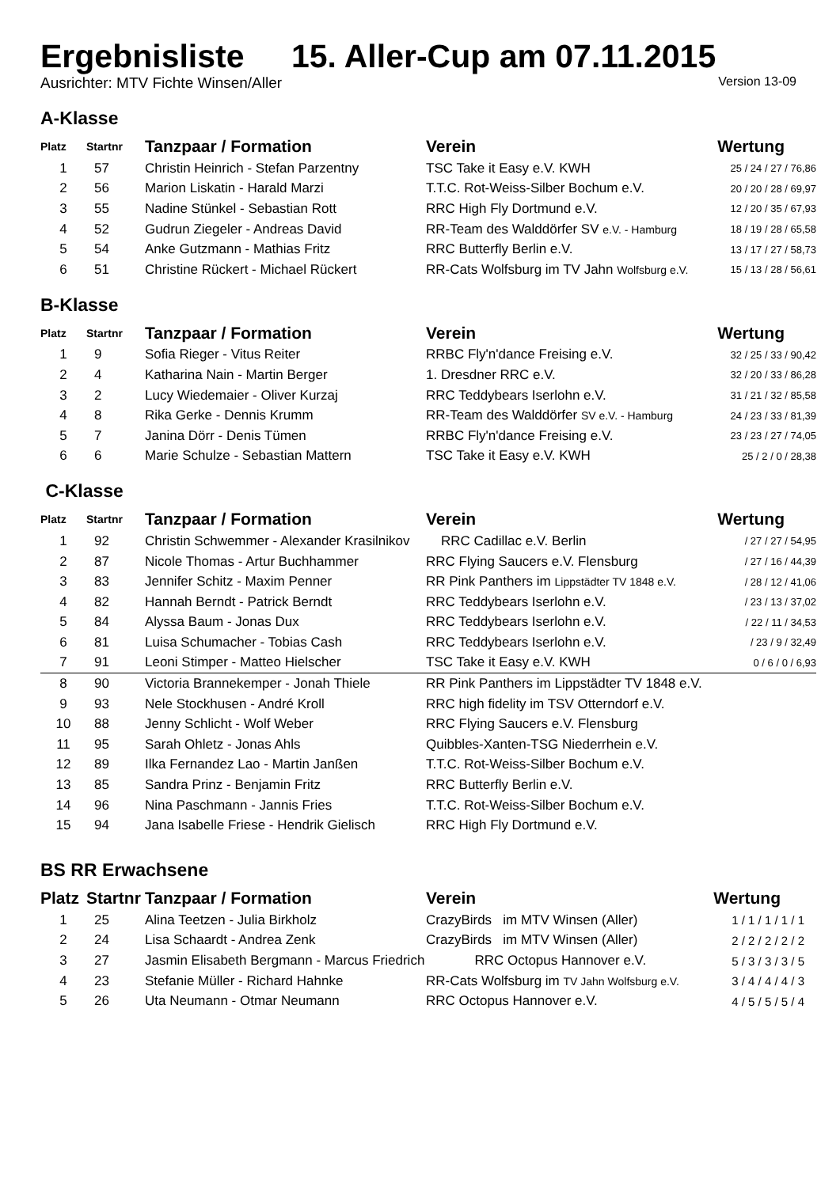Ergebnisliste 15. Aller-Cup am 07.11.2015
Ausrichter: MTV Fichte Winsen/Aller Version 13-09
A-Klasse
| Platz | Startnr | Tanzpaar / Formation | Verein | Wertung |
| --- | --- | --- | --- | --- |
| 1 | 57 | Christin Heinrich - Stefan Parzentny | TSC Take it Easy e.V. KWH | 25 / 24 / 27 / 76,86 |
| 2 | 56 | Marion Liskatin - Harald Marzi | T.T.C. Rot-Weiss-Silber Bochum e.V. | 20 / 20 / 28 / 69,97 |
| 3 | 55 | Nadine Stünkel - Sebastian Rott | RRC High Fly Dortmund e.V. | 12 / 20 / 35 / 67,93 |
| 4 | 52 | Gudrun Ziegeler - Andreas David | RR-Team des Walddörfer SV e.V. - Hamburg | 18 / 19 / 28 / 65,58 |
| 5 | 54 | Anke Gutzmann - Mathias Fritz | RRC Butterfly Berlin e.V. | 13 / 17 / 27 / 58,73 |
| 6 | 51 | Christine Rückert - Michael Rückert | RR-Cats Wolfsburg im TV Jahn Wolfsburg e.V. | 15 / 13 / 28 / 56,61 |
B-Klasse
| Platz | Startnr | Tanzpaar / Formation | Verein | Wertung |
| --- | --- | --- | --- | --- |
| 1 | 9 | Sofia Rieger - Vitus Reiter | RRBC Fly'n'dance Freising e.V. | 32 / 25 / 33 / 90,42 |
| 2 | 4 | Katharina Nain - Martin Berger | 1. Dresdner RRC e.V. | 32 / 20 / 33 / 86,28 |
| 3 | 2 | Lucy Wiedemaier - Oliver Kurzaj | RRC Teddybears Iserlohn e.V. | 31 / 21 / 32 / 85,58 |
| 4 | 8 | Rika Gerke - Dennis Krumm | RR-Team des Walddörfer SV e.V. - Hamburg | 24 / 23 / 33 / 81,39 |
| 5 | 7 | Janina Dörr - Denis Tümen | RRBC Fly'n'dance Freising e.V. | 23 / 23 / 27 / 74,05 |
| 6 | 6 | Marie Schulze - Sebastian Mattern | TSC Take it Easy e.V. KWH | 25 / 2 / 0 / 28,38 |
C-Klasse
| Platz | Startnr | Tanzpaar / Formation | Verein | Wertung |
| --- | --- | --- | --- | --- |
| 1 | 92 | Christin Schwemmer - Alexander Krasilnikov | RRC Cadillac e.V. Berlin | / 27 / 27 / 54,95 |
| 2 | 87 | Nicole Thomas - Artur Buchhammer | RRC Flying Saucers e.V. Flensburg | / 27 / 16 / 44,39 |
| 3 | 83 | Jennifer Schitz - Maxim Penner | RR Pink Panthers im Lippstädter TV 1848 e.V. | / 28 / 12 / 41,06 |
| 4 | 82 | Hannah Berndt - Patrick Berndt | RRC Teddybears Iserlohn e.V. | / 23 / 13 / 37,02 |
| 5 | 84 | Alyssa Baum - Jonas Dux | RRC Teddybears Iserlohn e.V. | / 22 / 11 / 34,53 |
| 6 | 81 | Luisa Schumacher - Tobias Cash | RRC Teddybears Iserlohn e.V. | / 23 / 9 / 32,49 |
| 7 | 91 | Leoni Stimper - Matteo Hielscher | TSC Take it Easy e.V. KWH | 0 / 6 / 0 / 6,93 |
| 8 | 90 | Victoria Brannekemper - Jonah Thiele | RR Pink Panthers im Lippstädter TV 1848 e.V. | |
| 9 | 93 | Nele Stockhusen - André Kroll | RRC high fidelity im TSV Otterndorf e.V. | |
| 10 | 88 | Jenny Schlicht - Wolf Weber | RRC Flying Saucers e.V. Flensburg | |
| 11 | 95 | Sarah Ohletz - Jonas Ahls | Quibbles-Xanten-TSG Niederrhein e.V. | |
| 12 | 89 | Ilka Fernandez Lao - Martin Janßen | T.T.C. Rot-Weiss-Silber Bochum e.V. | |
| 13 | 85 | Sandra Prinz - Benjamin Fritz | RRC Butterfly Berlin e.V. | |
| 14 | 96 | Nina Paschmann - Jannis Fries | T.T.C. Rot-Weiss-Silber Bochum e.V. | |
| 15 | 94 | Jana Isabelle Friese - Hendrik Gielisch | RRC High Fly Dortmund e.V. | |
BS RR Erwachsene
| Platz | Startnr | Tanzpaar / Formation | Verein | Wertung |
| --- | --- | --- | --- | --- |
| 1 | 25 | Alina Teetzen - Julia Birkholz | CrazyBirds im MTV Winsen (Aller) | 1 / 1 / 1 / 1 / 1 |
| 2 | 24 | Lisa Schaardt - Andrea Zenk | CrazyBirds im MTV Winsen (Aller) | 2 / 2 / 2 / 2 / 2 |
| 3 | 27 | Jasmin Elisabeth Bergmann - Marcus Friedrich | RRC Octopus Hannover e.V. | 5 / 3 / 3 / 3 / 5 |
| 4 | 23 | Stefanie Müller - Richard Hahnke | RR-Cats Wolfsburg im TV Jahn Wolfsburg e.V. | 3 / 4 / 4 / 4 / 3 |
| 5 | 26 | Uta Neumann - Otmar Neumann | RRC Octopus Hannover e.V. | 4 / 5 / 5 / 5 / 4 |